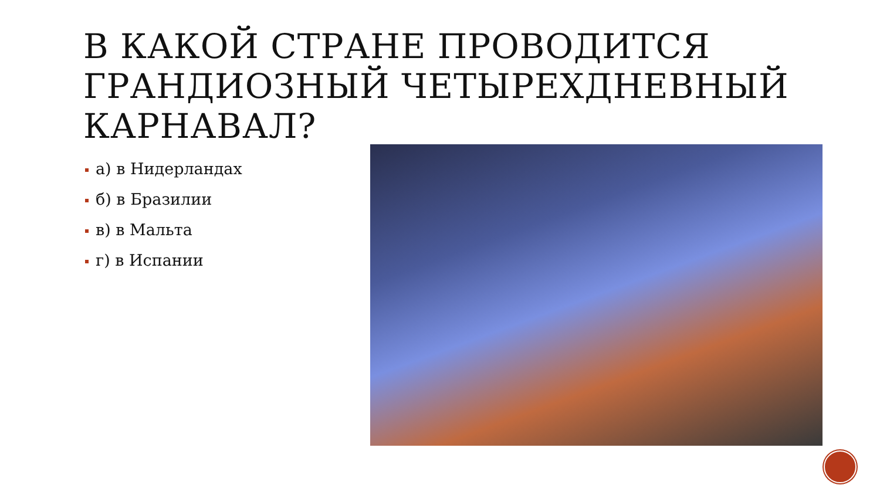В КАКОЙ СТРАНЕ ПРОВОДИТСЯ ГРАНДИОЗНЫЙ ЧЕТЫРЕХДНЕВНЫЙ КАРНАВАЛ?
а) в Нидерландах
б) в Бразилии
в) в Мальта
г) в Испании